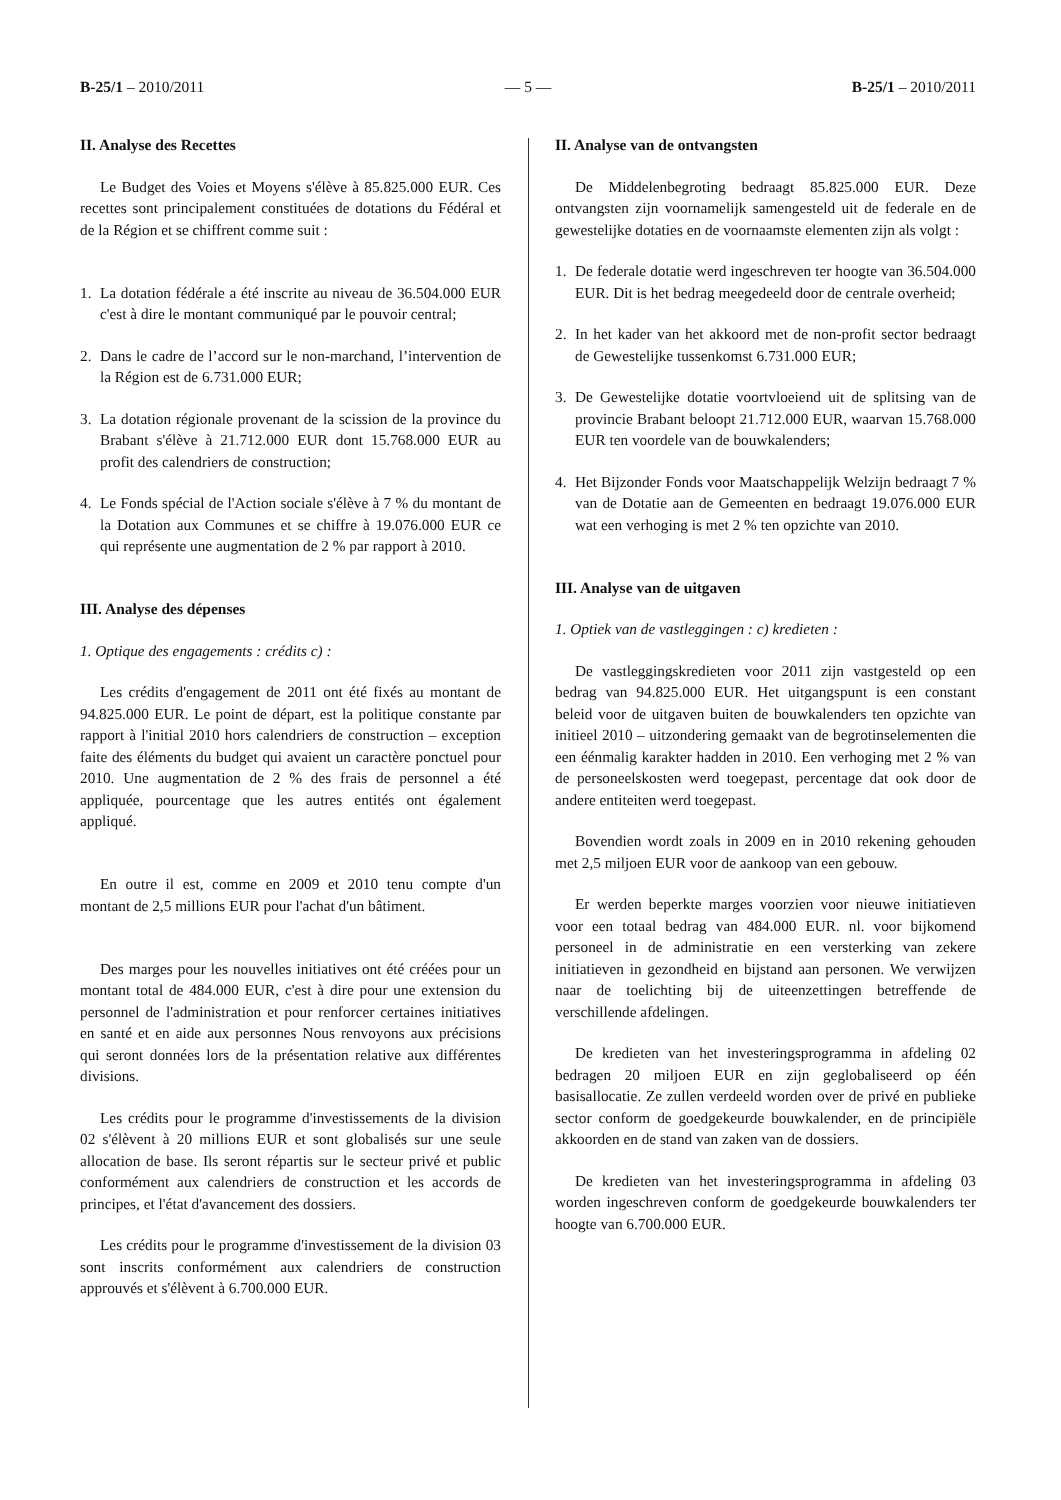B-25/1 – 2010/2011 — 5 — B-25/1 – 2010/2011
II. Analyse des Recettes
Le Budget des Voies et Moyens s'élève à 85.825.000 EUR. Ces recettes sont principalement constituées de dotations du Fédéral et de la Région et se chiffrent comme suit :
1. La dotation fédérale a été inscrite au niveau de 36.504.000 EUR c'est à dire le montant communiqué par le pouvoir central;
2. Dans le cadre de l’accord sur le non-marchand, l’intervention de la Région est de 6.731.000 EUR;
3. La dotation régionale provenant de la scission de la province du Brabant s'élève à 21.712.000 EUR dont 15.768.000 EUR au profit des calendriers de construction;
4. Le Fonds spécial de l'Action sociale s'élève à 7 % du montant de la Dotation aux Communes et se chiffre à 19.076.000 EUR ce qui représente une augmentation de 2 % par rapport à 2010.
III. Analyse des dépenses
1. Optique des engagements : crédits c) :
Les crédits d'engagement de 2011 ont été fixés au montant de 94.825.000 EUR. Le point de départ, est la politique constante par rapport à l'initial 2010 hors calendriers de construction – exception faite des éléments du budget qui avaient un caractère ponctuel pour 2010. Une augmentation de 2 % des frais de personnel a été appliquée, pourcentage que les autres entités ont également appliqué.
En outre il est, comme en 2009 et 2010 tenu compte d'un montant de 2,5 millions EUR pour l'achat d'un bâtiment.
Des marges pour les nouvelles initiatives ont été créées pour un montant total de 484.000 EUR, c'est à dire pour une extension du personnel de l'administration et pour renforcer certaines initiatives en santé et en aide aux personnes Nous renvoyons aux précisions qui seront données lors de la présentation relative aux différentes divisions.
Les crédits pour le programme d'investissements de la division 02 s'élèvent à 20 millions EUR et sont globalisés sur une seule allocation de base. Ils seront répartis sur le secteur privé et public conformément aux calendriers de construction et les accords de principes, et l'état d'avancement des dossiers.
Les crédits pour le programme d'investissement de la division 03 sont inscrits conformément aux calendriers de construction approuvés et s'élèvent à 6.700.000 EUR.
II. Analyse van de ontvangsten
De Middelenbegroting bedraagt 85.825.000 EUR. Deze ontvangsten zijn voornamelijk samengesteld uit de federale en de gewestelijke dotaties en de voornaamste elementen zijn als volgt :
1. De federale dotatie werd ingeschreven ter hoogte van 36.504.000 EUR. Dit is het bedrag meegedeeld door de centrale overheid;
2. In het kader van het akkoord met de non-profit sector bedraagt de Gewestelijke tussenkomst 6.731.000 EUR;
3. De Gewestelijke dotatie voortvloeiend uit de splitsing van de provincie Brabant beloopt 21.712.000 EUR, waarvan 15.768.000 EUR ten voordele van de bouwkalenders;
4. Het Bijzonder Fonds voor Maatschappelijk Welzijn bedraagt 7 % van de Dotatie aan de Gemeenten en bedraagt 19.076.000 EUR wat een verhoging is met 2 % ten opzichte van 2010.
III. Analyse van de uitgaven
1. Optiek van de vastleggingen : c) kredieten :
De vastleggingskredieten voor 2011 zijn vastgesteld op een bedrag van 94.825.000 EUR. Het uitgangspunt is een constant beleid voor de uitgaven buiten de bouwkalenders ten opzichte van initieel 2010 – uitzondering gemaakt van de begrotinselementen die een éénmalig karakter hadden in 2010. Een verhoging met 2 % van de personeelskosten werd toegepast, percentage dat ook door de andere entiteiten werd toegepast.
Bovendien wordt zoals in 2009 en in 2010 rekening gehouden met 2,5 miljoen EUR voor de aankoop van een gebouw.
Er werden beperkte marges voorzien voor nieuwe initiatieven voor een totaal bedrag van 484.000 EUR. nl. voor bijkomend personeel in de administratie en een versterking van zekere initiatieven in gezondheid en bijstand aan personen. We verwijzen naar de toelichting bij de uiteenzettingen betreffende de verschillende afdelingen.
De kredieten van het investeringsprogramma in afdeling 02 bedragen 20 miljoen EUR en zijn geglobaliseerd op één basisallocatie. Ze zullen verdeeld worden over de privé en publieke sector conform de goedgekeurde bouwkalender, en de principiële akkoorden en de stand van zaken van de dossiers.
De kredieten van het investeringsprogramma in afdeling 03 worden ingeschreven conform de goedgekeurde bouwkalenders ter hoogte van 6.700.000 EUR.